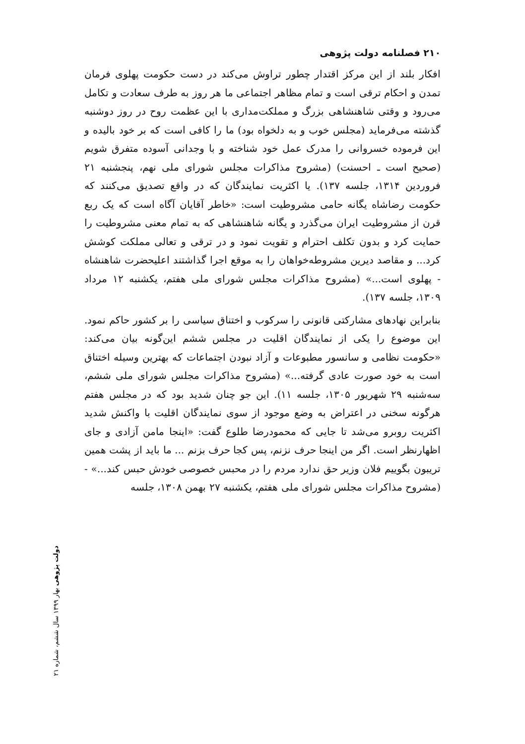۲۱۰ فصلنامه دولت پژوهی
افکار بلند از این مرکز اقتدار چطور تراوش می‌کند در دست حکومت پهلوی فرمان تمدن و احکام ترقی است و تمام مظاهر اجتماعی ما هر روز به طرف سعادت و تکامل می‌رود و وقتی شاهنشاهی بزرگ و مملکت‌مداری با این عظمت روح در روز دوشنبه گذشته می‌فرماید (مجلس خوب و به دلخواه بود) ما را کافی است که بر خود بالیده و این فرموده خسروانی را مدرک عمل خود شناخته و با وجدانی آسوده متفرق شویم (صحیح است ـ احسنت) (مشروح مذاکرات مجلس شورای ملی نهم، پنجشنبه ۲۱ فروردین ۱۳۱۴، جلسه ۱۳۷). یا اکثریت نمایندگان که در واقع تصدیق می‌کنند که حکومت رضاشاه یگانه حامی مشروطیت است: «خاطر آقایان آگاه است که یک ربع قرن از مشروطیت ایران می‌گذرد و یگانه شاهنشاهی که به تمام معنی مشروطیت را حمایت کرد و بدون تکلف احترام و تقویت نمود و در ترقی و تعالی مملکت کوشش کرد... و مقاصد دیرین مشروطه‌خواهان را به موقع اجرا گذاشتند اعلیحضرت شاهنشاه - پهلوی است...» (مشروح مذاکرات مجلس شورای ملی هفتم، یکشنبه ۱۲ مرداد ۱۳۰۹، جلسه ۱۳۷).
بنابراین نهادهای مشارکتی قانونی را سرکوب و اختناق سیاسی را بر کشور حاکم نمود. این موضوع را یکی از نمایندگان اقلیت در مجلس ششم این‌گونه بیان می‌کند: «حکومت نظامی و سانسور مطبوعات و آزاد نبودن اجتماعات که بهترین وسیله اختناق است به خود صورت عادی گرفته...» (مشروح مذاکرات مجلس شورای ملی ششم، سه‌شنبه ۲۹ شهریور ۱۳۰۵، جلسه ۱۱). این جو چنان شدید بود که در مجلس هفتم هرگونه سخنی در اعتراض به وضع موجود از سوی نمایندگان اقلیت با واکنش شدید اکثریت روبرو می‌شد تا جایی که محمودرضا طلوع گفت: «اینجا مامن آزادی و جای اظهارنظر است. اگر من اینجا حرف نزنم، پس کجا حرف بزنم ... ما باید از پشت همین تریبون بگوییم فلان وزیر حق ندارد مردم را در محبس خصوصی خودش حبس کند...» - (مشروح مذاکرات مجلس شورای ملی هفتم، یکشنبه ۲۷ بهمن ۱۳۰۸، جلسه
دولت پژوهی بهار ۱۳۹۹ سال ششم، شماره ۲۱